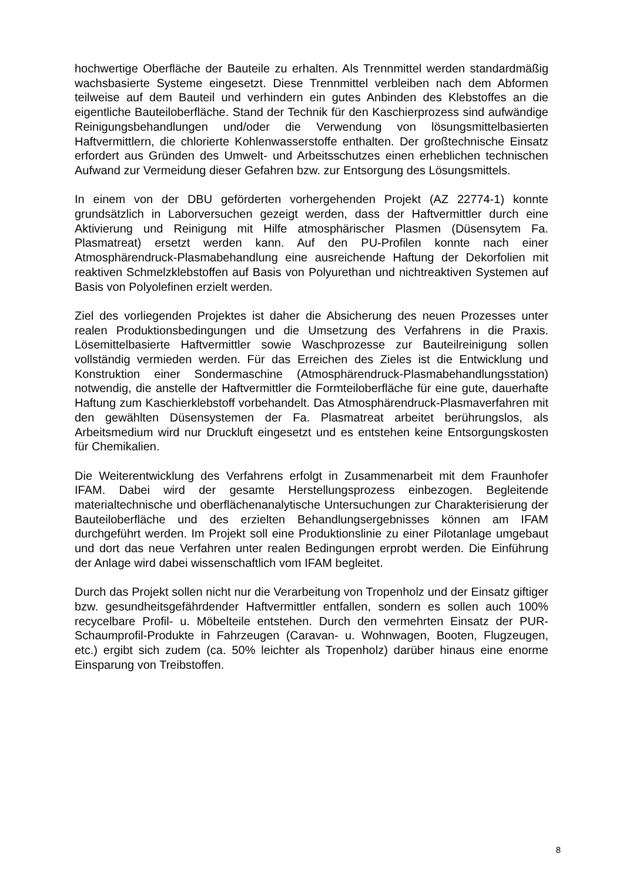hochwertige Oberfläche der Bauteile zu erhalten. Als Trennmittel werden standardmäßig wachsbasierte Systeme eingesetzt. Diese Trennmittel verbleiben nach dem Abformen teilweise auf dem Bauteil und verhindern ein gutes Anbinden des Klebstoffes an die eigentliche Bauteiloberfläche. Stand der Technik für den Kaschierprozess sind aufwändige Reinigungsbehandlungen und/oder die Verwendung von lösungsmittelbasierten Haftvermittlern, die chlorierte Kohlenwasserstoffe enthalten. Der großtechnische Einsatz erfordert aus Gründen des Umwelt- und Arbeitsschutzes einen erheblichen technischen Aufwand zur Vermeidung dieser Gefahren bzw. zur Entsorgung des Lösungsmittels.
In einem von der DBU geförderten vorhergehenden Projekt (AZ 22774-1) konnte grundsätzlich in Laborversuchen gezeigt werden, dass der Haftvermittler durch eine Aktivierung und Reinigung mit Hilfe atmosphärischer Plasmen (Düsensytem Fa. Plasmatreat) ersetzt werden kann. Auf den PU-Profilen konnte nach einer Atmosphärendruck-Plasmabehandlung eine ausreichende Haftung der Dekorfolien mit reaktiven Schmelzklebstoffen auf Basis von Polyurethan und nichtreaktiven Systemen auf Basis von Polyolefinen erzielt werden.
Ziel des vorliegenden Projektes ist daher die Absicherung des neuen Prozesses unter realen Produktionsbedingungen und die Umsetzung des Verfahrens in die Praxis. Lösemittelbasierte Haftvermittler sowie Waschprozesse zur Bauteilreinigung sollen vollständig vermieden werden. Für das Erreichen des Zieles ist die Entwicklung und Konstruktion einer Sondermaschine (Atmosphärendruck-Plasmabehandlungsstation) notwendig, die anstelle der Haftvermittler die Formteiloberfläche für eine gute, dauerhafte Haftung zum Kaschierklebstoff vorbehandelt. Das Atmosphärendruck-Plasmaverfahren mit den gewählten Düsensystemen der Fa. Plasmatreat arbeitet berührungslos, als Arbeitsmedium wird nur Druckluft eingesetzt und es entstehen keine Entsorgungskosten für Chemikalien.
Die Weiterentwicklung des Verfahrens erfolgt in Zusammenarbeit mit dem Fraunhofer IFAM. Dabei wird der gesamte Herstellungsprozess einbezogen. Begleitende materialtechnische und oberflächenanalytische Untersuchungen zur Charakterisierung der Bauteiloberfläche und des erzielten Behandlungsergebnisses können am IFAM durchgeführt werden. Im Projekt soll eine Produktionslinie zu einer Pilotanlage umgebaut und dort das neue Verfahren unter realen Bedingungen erprobt werden. Die Einführung der Anlage wird dabei wissenschaftlich vom IFAM begleitet.
Durch das Projekt sollen nicht nur die Verarbeitung von Tropenholz und der Einsatz giftiger bzw. gesundheitsgefährdender Haftvermittler entfallen, sondern es sollen auch 100% recycelbare Profil- u. Möbelteile entstehen. Durch den vermehrten Einsatz der PUR-Schaumprofil-Produkte in Fahrzeugen (Caravan- u. Wohnwagen, Booten, Flugzeugen, etc.) ergibt sich zudem (ca. 50% leichter als Tropenholz) darüber hinaus eine enorme Einsparung von Treibstoffen.
8